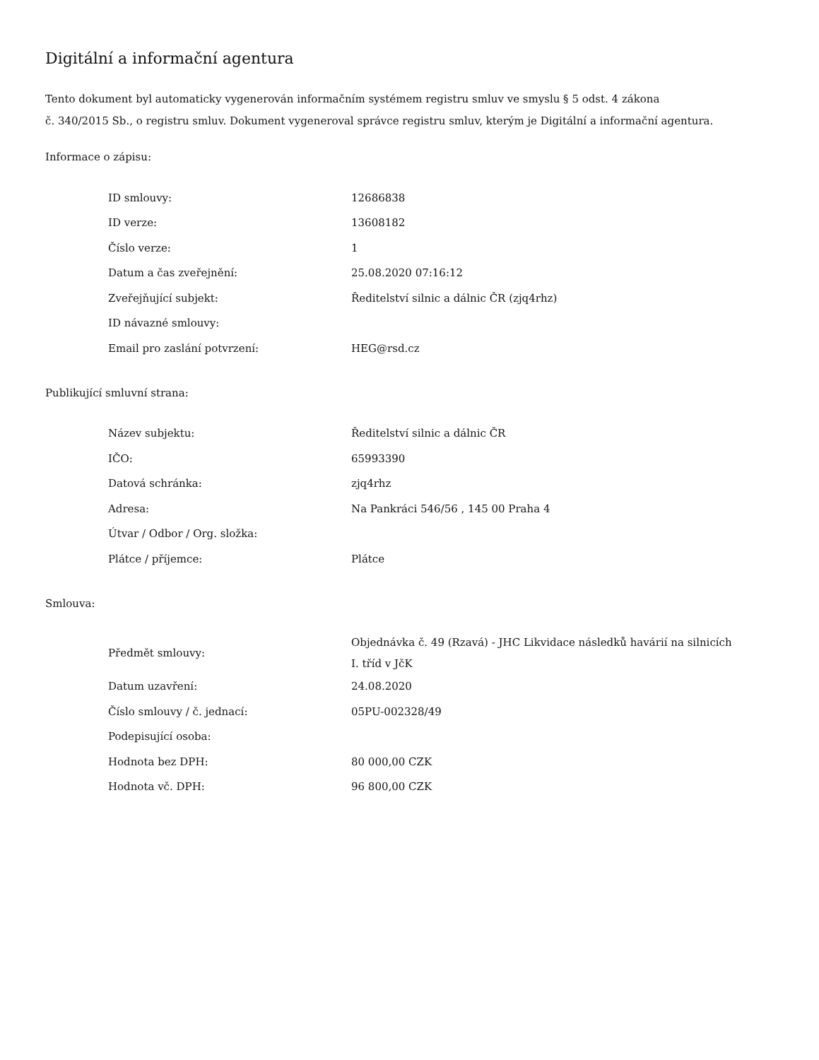Digitální a informační agentura
Tento dokument byl automaticky vygenerován informačním systémem registru smluv ve smyslu § 5 odst. 4 zákona
č. 340/2015 Sb., o registru smluv. Dokument vygeneroval správce registru smluv, kterým je Digitální a informační agentura.
Informace o zápisu:
| ID smlouvy: | 12686838 |
| ID verze: | 13608182 |
| Číslo verze: | 1 |
| Datum a čas zveřejnění: | 25.08.2020 07:16:12 |
| Zveřejňující subjekt: | Ředitelství silnic a dálnic ČR (zjq4rhz) |
| ID návazné smlouvy: | |
| Email pro zaslání potvrzení: | HEG@rsd.cz |
Publikující smluvní strana:
| Název subjektu: | Ředitelství silnic a dálnic ČR |
| IČO: | 65993390 |
| Datová schránka: | zjq4rhz |
| Adresa: | Na Pankráci 546/56 , 145 00 Praha 4 |
| Útvar / Odbor / Org. složka: | |
| Plátce / příjemce: | Plátce |
Smlouva:
| Předmět smlouvy: | Objednávka č. 49 (Rzavá) - JHC Likvidace následků havárií na silnicích I. tříd v JčK |
| Datum uzavření: | 24.08.2020 |
| Číslo smlouvy / č. jednací: | 05PU-002328/49 |
| Podepisující osoba: | |
| Hodnota bez DPH: | 80 000,00 CZK |
| Hodnota vč. DPH: | 96 800,00 CZK |